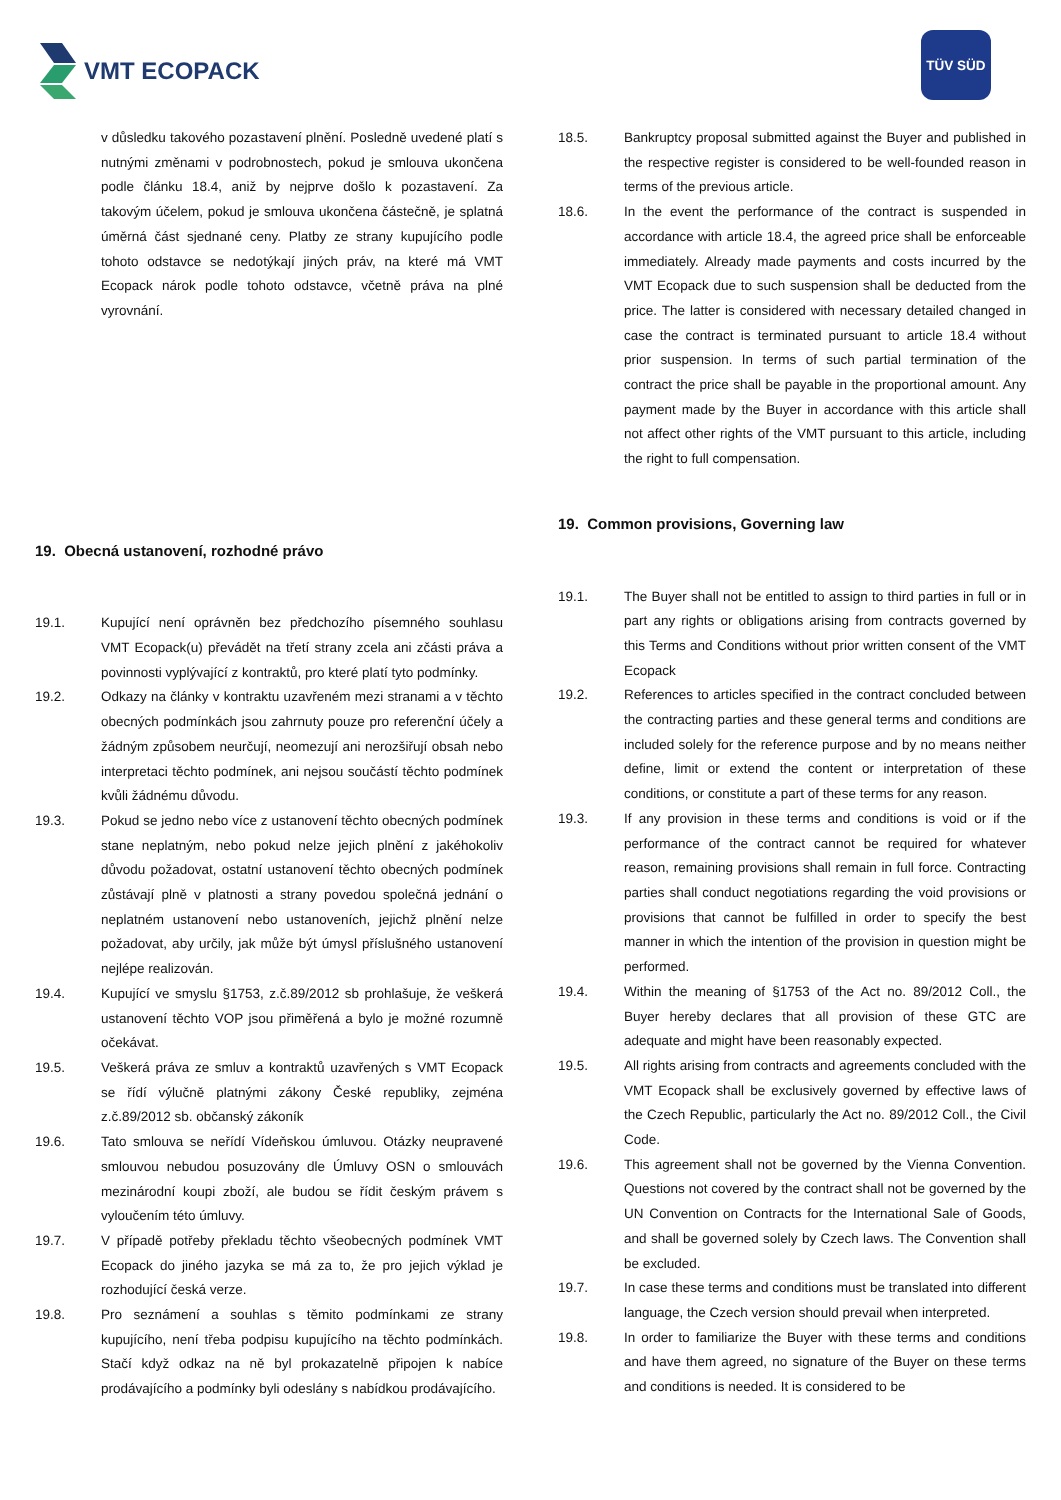VMT ECOPACK
TÜV SÜD
v důsledku takového pozastavení plnění. Posledně uvedené platí s nutnými změnami v podrobnostech, pokud je smlouva ukončena podle článku 18.4, aniž by nejprve došlo k pozastavení. Za takovým účelem, pokud je smlouva ukončena částečně, je splatná úměrná část sjednané ceny. Platby ze strany kupujícího podle tohoto odstavce se nedotýkají jiných práv, na které má VMT Ecopack nárok podle tohoto odstavce, včetně práva na plné vyrovnání.
19. Obecná ustanovení, rozhodné právo
19.1. Kupující není oprávněn bez předchozího písemného souhlasu VMT Ecopack(u) převádět na třetí strany zcela ani zčásti práva a povinnosti vyplývající z kontraktů, pro které platí tyto podmínky.
19.2. Odkazy na články v kontraktu uzavřeném mezi stranami a v těchto obecných podmínkách jsou zahrnuty pouze pro referenční účely a žádným způsobem neurčují, neomezují ani nerozšiřují obsah nebo interpretaci těchto podmínek, ani nejsou součástí těchto podmínek kvůli žádnému důvodu.
19.3. Pokud se jedno nebo více z ustanovení těchto obecných podmínek stane neplatným, nebo pokud nelze jejich plnění z jakéhokoliv důvodu požadovat, ostatní ustanovení těchto obecných podmínek zůstávají plně v platnosti a strany povedou společná jednání o neplatném ustanovení nebo ustanoveních, jejichž plnění nelze požadovat, aby určily, jak může být úmysl příslušného ustanovení nejlépe realizován.
19.4. Kupující ve smyslu §1753, z.č.89/2012 sb prohlašuje, že veškerá ustanovení těchto VOP jsou přiměřená a bylo je možné rozumně očekávat.
19.5. Veškerá práva ze smluv a kontraktů uzavřených s VMT Ecopack se řídí výlučně platnými zákony České republiky, zejména z.č.89/2012 sb. občanský zákoník
19.6. Tato smlouva se neřídí Vídeňskou úmluvou. Otázky neupravené smlouvou nebudou posuzovány dle Úmluvy OSN o smlouvách mezinárodní koupi zboží, ale budou se řídit českým právem s vyloučením této úmluvy.
19.7. V případě potřeby překladu těchto všeobecných podmínek VMT Ecopack do jiného jazyka se má za to, že pro jejich výklad je rozhodující česká verze.
19.8. Pro seznámení a souhlas s těmito podmínkami ze strany kupujícího, není třeba podpisu kupujícího na těchto podmínkách. Stačí když odkaz na ně byl prokazatelně připojen k nabíce prodávajícího a podmínky byli odeslány s nabídkou prodávajícího.
18.5. Bankruptcy proposal submitted against the Buyer and published in the respective register is considered to be well-founded reason in terms of the previous article.
18.6. In the event the performance of the contract is suspended in accordance with article 18.4, the agreed price shall be enforceable immediately. Already made payments and costs incurred by the VMT Ecopack due to such suspension shall be deducted from the price. The latter is considered with necessary detailed changed in case the contract is terminated pursuant to article 18.4 without prior suspension. In terms of such partial termination of the contract the price shall be payable in the proportional amount. Any payment made by the Buyer in accordance with this article shall not affect other rights of the VMT pursuant to this article, including the right to full compensation.
19. Common provisions, Governing law
19.1. The Buyer shall not be entitled to assign to third parties in full or in part any rights or obligations arising from contracts governed by this Terms and Conditions without prior written consent of the VMT Ecopack
19.2. References to articles specified in the contract concluded between the contracting parties and these general terms and conditions are included solely for the reference purpose and by no means neither define, limit or extend the content or interpretation of these conditions, or constitute a part of these terms for any reason.
19.3. If any provision in these terms and conditions is void or if the performance of the contract cannot be required for whatever reason, remaining provisions shall remain in full force. Contracting parties shall conduct negotiations regarding the void provisions or provisions that cannot be fulfilled in order to specify the best manner in which the intention of the provision in question might be performed.
19.4. Within the meaning of §1753 of the Act no. 89/2012 Coll., the Buyer hereby declares that all provision of these GTC are adequate and might have been reasonably expected.
19.5. All rights arising from contracts and agreements concluded with the VMT Ecopack shall be exclusively governed by effective laws of the Czech Republic, particularly the Act no. 89/2012 Coll., the Civil Code.
19.6. This agreement shall not be governed by the Vienna Convention. Questions not covered by the contract shall not be governed by the UN Convention on Contracts for the International Sale of Goods, and shall be governed solely by Czech laws. The Convention shall be excluded.
19.7. In case these terms and conditions must be translated into different language, the Czech version should prevail when interpreted.
19.8. In order to familiarize the Buyer with these terms and conditions and have them agreed, no signature of the Buyer on these terms and conditions is needed. It is considered to be